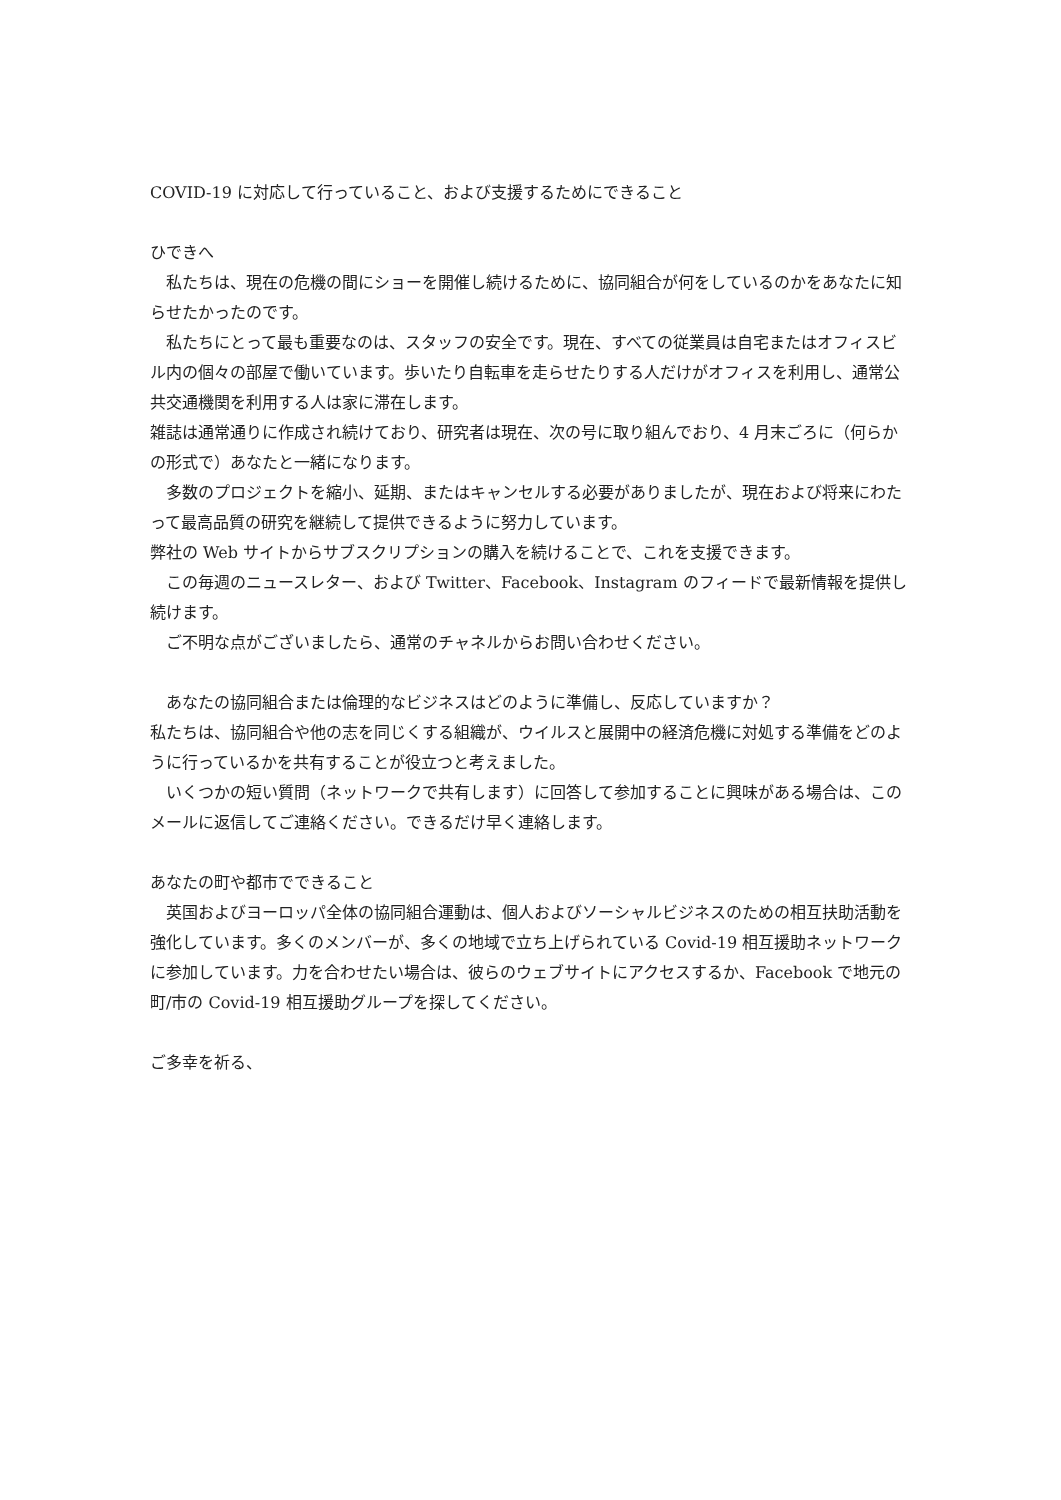COVID-19 に対応して行っていること、および支援するためにできること
ひできへ
　私たちは、現在の危機の間にショーを開催し続けるために、協同組合が何をしているのかをあなたに知らせたかったのです。
　私たちにとって最も重要なのは、スタッフの安全です。現在、すべての従業員は自宅またはオフィスビル内の個々の部屋で働いています。歩いたり自転車を走らせたりする人だけがオフィスを利用し、通常公共交通機関を利用する人は家に滞在します。
雑誌は通常通りに作成され続けており、研究者は現在、次の号に取り組んでおり、4 月末ごろに（何らかの形式で）あなたと一緒になります。
　多数のプロジェクトを縮小、延期、またはキャンセルする必要がありましたが、現在および将来にわたって最高品質の研究を継続して提供できるように努力しています。
弊社の Web サイトからサブスクリプションの購入を続けることで、これを支援できます。
　この毎週のニュースレター、および Twitter、Facebook、Instagram のフィードで最新情報を提供し続けます。
　ご不明な点がございましたら、通常のチャネルからお問い合わせください。
　あなたの協同組合または倫理的なビジネスはどのように準備し、反応していますか？
私たちは、協同組合や他の志を同じくする組織が、ウイルスと展開中の経済危機に対処する準備をどのように行っているかを共有することが役立つと考えました。
　いくつかの短い質問（ネットワークで共有します）に回答して参加することに興味がある場合は、このメールに返信してご連絡ください。できるだけ早く連絡します。
あなたの町や都市でできること
　英国およびヨーロッパ全体の協同組合運動は、個人およびソーシャルビジネスのための相互扶助活動を強化しています。多くのメンバーが、多くの地域で立ち上げられている Covid-19 相互援助ネットワークに参加しています。力を合わせたい場合は、彼らのウェブサイトにアクセスするか、Facebook で地元の町/市の Covid-19 相互援助グループを探してください。
ご多幸を祈る、